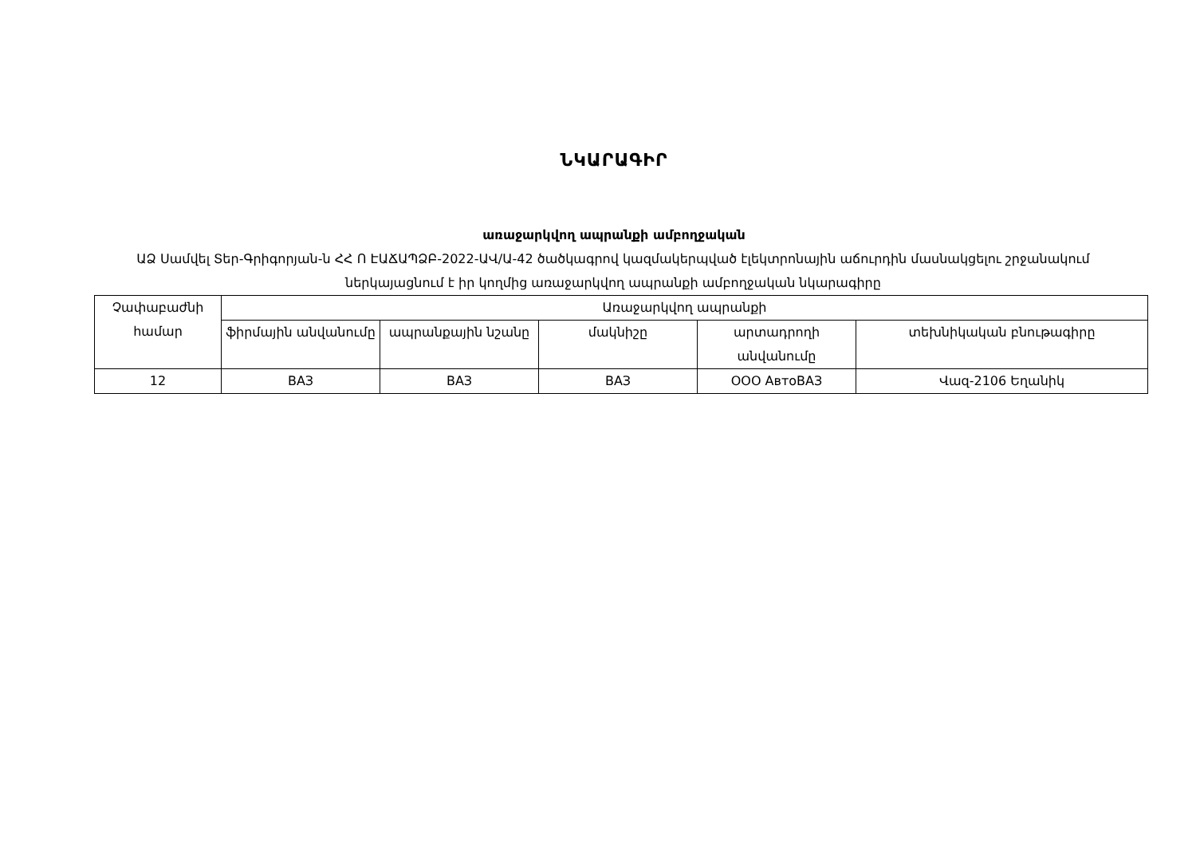ՆԿԱՐԱԳԻՐ
առաջարկվող ապրանքի ամբողջական
ԱՁ Սամվել Տեր-Գրիգորյան-ն ՀՀ Ո ԷԱՃԱՊՁԲ-2022-ԱՎ/Ա-42 ծածկագրով կազմակերպված էլեկտրոնային աճուրդին մասնակցելու շրջանակում ներկայացնում է իր կողմից առաջարկվող ապրանքի ամբողջական նկարագիրը
| Չափաբաժնի համար | Առաջարկվող ապրանքի | | | | |
| --- | --- | --- | --- | --- | --- |
| | ֆիրմային անվանումը | ապրանքային նշանը | մակնիշը | արտադրողի անվանումը | տեխնիկական բնութագիրը |
| 12 | ВАЗ | ВАЗ | ВАЗ | ООО АвтоВАЗ | Վազ-2106 Եղանիկ |